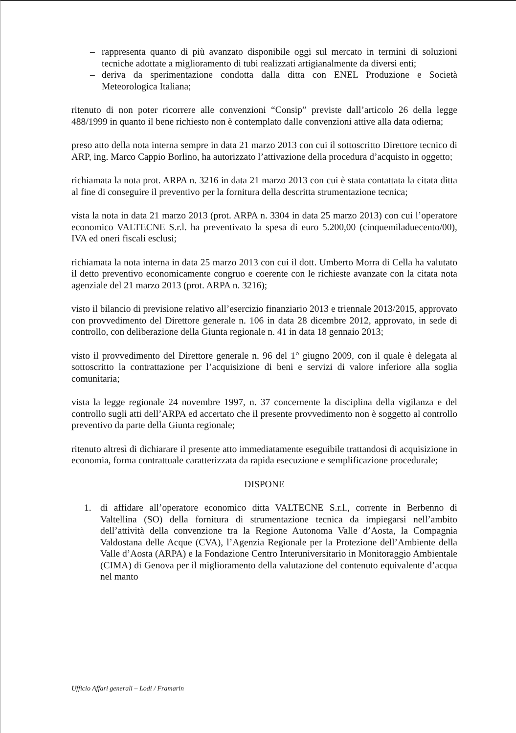– rappresenta quanto di più avanzato disponibile oggi sul mercato in termini di soluzioni tecniche adottate a miglioramento di tubi realizzati artigianalmente da diversi enti;
– deriva da sperimentazione condotta dalla ditta con ENEL Produzione e Società Meteorologica Italiana;
ritenuto di non poter ricorrere alle convenzioni “Consip” previste dall’articolo 26 della legge 488/1999 in quanto il bene richiesto non è contemplato dalle convenzioni attive alla data odierna;
preso atto della nota interna sempre in data 21 marzo 2013 con cui il sottoscritto Direttore tecnico di ARP, ing. Marco Cappio Borlino, ha autorizzato l’attivazione della procedura d’acquisto in oggetto;
richiamata la nota prot. ARPA n. 3216 in data 21 marzo 2013 con cui è stata contattata la citata ditta al fine di conseguire il preventivo per la fornitura della descritta strumentazione tecnica;
vista la nota in data 21 marzo 2013 (prot. ARPA n. 3304 in data 25 marzo 2013) con cui l’operatore economico VALTECNE S.r.l. ha preventivato la spesa di euro 5.200,00 (cinquemiladuecento/00), IVA ed oneri fiscali esclusi;
richiamata la nota interna in data 25 marzo 2013 con cui il dott. Umberto Morra di Cella ha valutato il detto preventivo economicamente congruo e coerente con le richieste avanzate con la citata nota agenziale del 21 marzo 2013 (prot. ARPA n. 3216);
visto il bilancio di previsione relativo all’esercizio finanziario 2013 e triennale 2013/2015, approvato con provvedimento del Direttore generale n. 106 in data 28 dicembre 2012, approvato, in sede di controllo, con deliberazione della Giunta regionale n. 41 in data 18 gennaio 2013;
visto il provvedimento del Direttore generale n. 96 del 1° giugno 2009, con il quale è delegata al sottoscritto la contrattazione per l’acquisizione di beni e servizi di valore inferiore alla soglia comunitaria;
vista la legge regionale 24 novembre 1997, n. 37 concernente la disciplina della vigilanza e del controllo sugli atti dell’ARPA ed accertato che il presente provvedimento non è soggetto al controllo preventivo da parte della Giunta regionale;
ritenuto altresì di dichiarare il presente atto immediatamente eseguibile trattandosi di acquisizione in economia, forma contrattuale caratterizzata da rapida esecuzione e semplificazione procedurale;
DISPONE
1. di affidare all’operatore economico ditta VALTECNE S.r.l., corrente in Berbenno di Valtellina (SO) della fornitura di strumentazione tecnica da impiegarsi nell’ambito dell’attività della convenzione tra la Regione Autonoma Valle d’Aosta, la Compagnia Valdostana delle Acque (CVA), l’Agenzia Regionale per la Protezione dell’Ambiente della Valle d’Aosta (ARPA) e la Fondazione Centro Interuniversitario in Monitoraggio Ambientale (CIMA) di Genova per il miglioramento della valutazione del contenuto equivalente d’acqua nel manto
Ufficio Affari generali – Lodi / Framarin